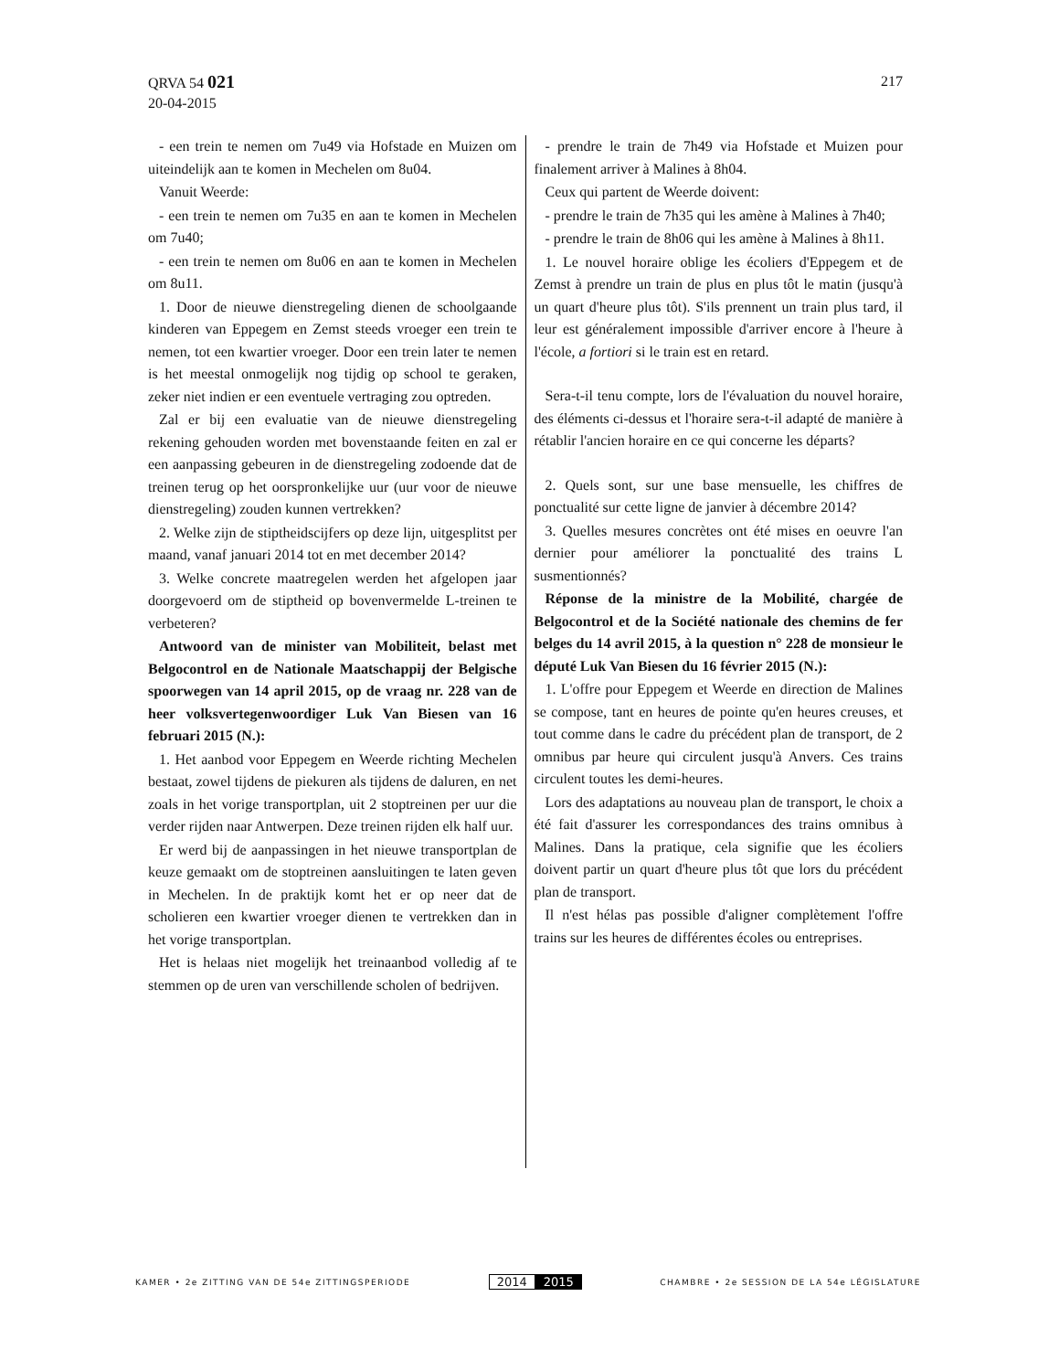QRVA 54 021
20-04-2015
217
- een trein te nemen om 7u49 via Hofstade en Muizen om uiteindelijk aan te komen in Mechelen om 8u04.
Vanuit Weerde:
- een trein te nemen om 7u35 en aan te komen in Mechelen om 7u40;
- een trein te nemen om 8u06 en aan te komen in Mechelen om 8u11.
1. Door de nieuwe dienstregeling dienen de schoolgaande kinderen van Eppegem en Zemst steeds vroeger een trein te nemen, tot een kwartier vroeger. Door een trein later te nemen is het meestal onmogelijk nog tijdig op school te geraken, zeker niet indien er een eventuele vertraging zou optreden.
Zal er bij een evaluatie van de nieuwe dienstregeling rekening gehouden worden met bovenstaande feiten en zal er een aanpassing gebeuren in de dienstregeling zodoende dat de treinen terug op het oorspronkelijke uur (uur voor de nieuwe dienstregeling) zouden kunnen vertrekken?
2. Welke zijn de stiptheidscijfers op deze lijn, uitgesplitst per maand, vanaf januari 2014 tot en met december 2014?
3. Welke concrete maatregelen werden het afgelopen jaar doorgevoerd om de stiptheid op bovenvermelde L-treinen te verbeteren?
Antwoord van de minister van Mobiliteit, belast met Belgocontrol en de Nationale Maatschappij der Belgische spoorwegen van 14 april 2015, op de vraag nr. 228 van de heer volksvertegenwoordiger Luk Van Biesen van 16 februari 2015 (N.):
1. Het aanbod voor Eppegem en Weerde richting Mechelen bestaat, zowel tijdens de piekuren als tijdens de daluren, en net zoals in het vorige transportplan, uit 2 stoptreinen per uur die verder rijden naar Antwerpen. Deze treinen rijden elk half uur.
Er werd bij de aanpassingen in het nieuwe transportplan de keuze gemaakt om de stoptreinen aansluitingen te laten geven in Mechelen. In de praktijk komt het er op neer dat de scholieren een kwartier vroeger dienen te vertrekken dan in het vorige transportplan.
Het is helaas niet mogelijk het treinaanbod volledig af te stemmen op de uren van verschillende scholen of bedrijven.
- prendre le train de 7h49 via Hofstade et Muizen pour finalement arriver à Malines à 8h04.
Ceux qui partent de Weerde doivent:
- prendre le train de 7h35 qui les amène à Malines à 7h40;
- prendre le train de 8h06 qui les amène à Malines à 8h11.
1. Le nouvel horaire oblige les écoliers d'Eppegem et de Zemst à prendre un train de plus en plus tôt le matin (jusqu'à un quart d'heure plus tôt). S'ils prennent un train plus tard, il leur est généralement impossible d'arriver encore à l'heure à l'école, a fortiori si le train est en retard.
Sera-t-il tenu compte, lors de l'évaluation du nouvel horaire, des éléments ci-dessus et l'horaire sera-t-il adapté de manière à rétablir l'ancien horaire en ce qui concerne les départs?
2. Quels sont, sur une base mensuelle, les chiffres de ponctualité sur cette ligne de janvier à décembre 2014?
3. Quelles mesures concrètes ont été mises en oeuvre l'an dernier pour améliorer la ponctualité des trains L susmentionnés?
Réponse de la ministre de la Mobilité, chargée de Belgocontrol et de la Société nationale des chemins de fer belges du 14 avril 2015, à la question n° 228 de monsieur le député Luk Van Biesen du 16 février 2015 (N.):
1. L'offre pour Eppegem et Weerde en direction de Malines se compose, tant en heures de pointe qu'en heures creuses, et tout comme dans le cadre du précédent plan de transport, de 2 omnibus par heure qui circulent jusqu'à Anvers. Ces trains circulent toutes les demi-heures.
Lors des adaptations au nouveau plan de transport, le choix a été fait d'assurer les correspondances des trains omnibus à Malines. Dans la pratique, cela signifie que les écoliers doivent partir un quart d'heure plus tôt que lors du précédent plan de transport.
Il n'est hélas pas possible d'aligner complètement l'offre trains sur les heures de différentes écoles ou entreprises.
KAMER • 2e ZITTING VAN DE 54e ZITTINGSPERIODE
2014 2015
CHAMBRE • 2e SESSION DE LA 54e LÉGISLATURE